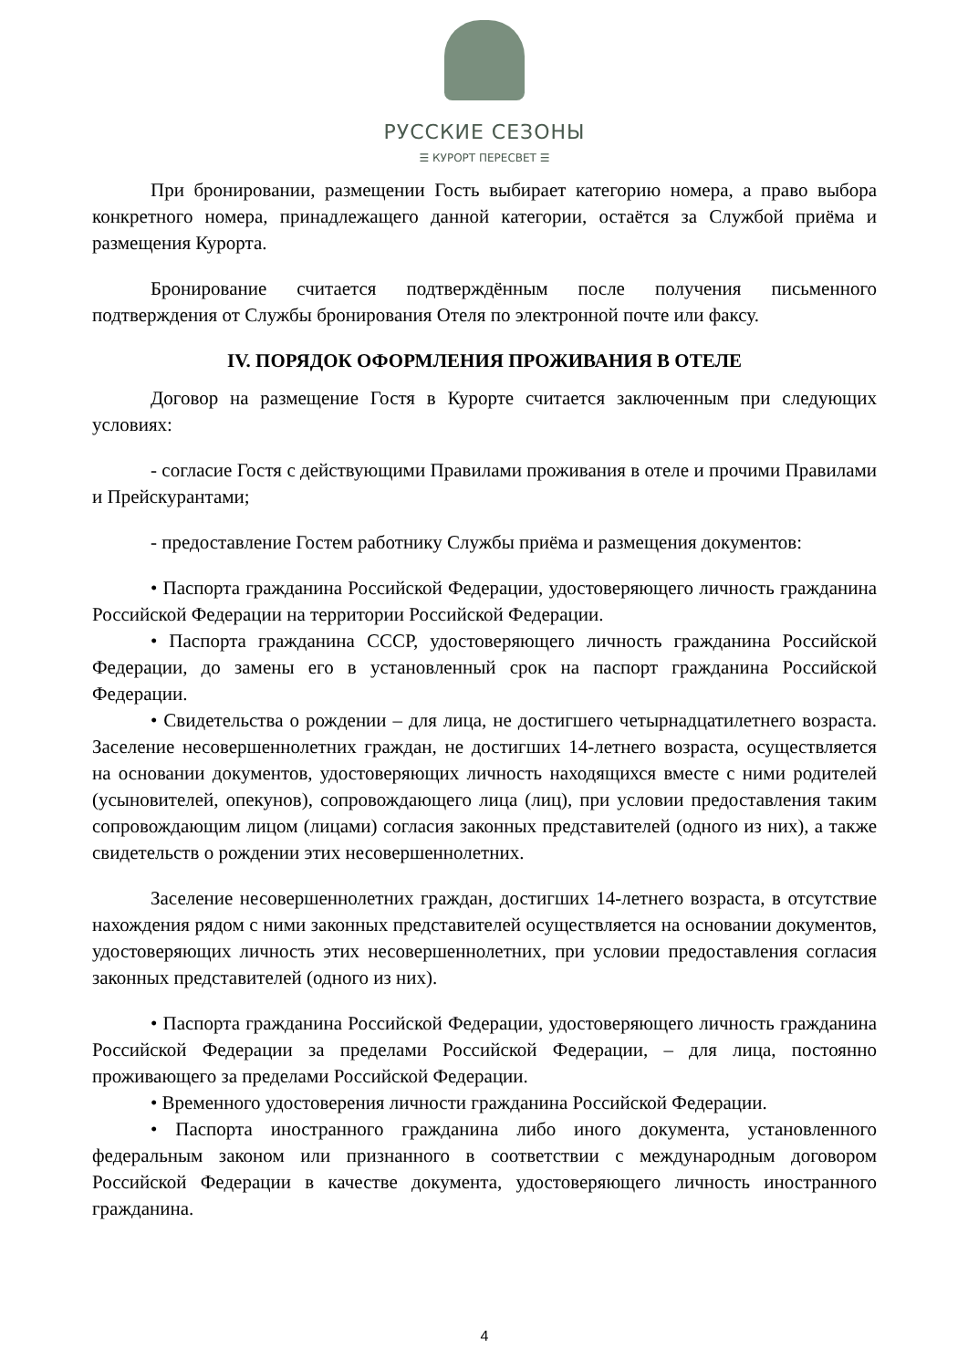РУССКИЕ СЕЗОНЫ
☰ КУРОРТ ПЕРЕСВЕТ ☰
При бронировании, размещении Гость выбирает категорию номера, а право выбора конкретного номера, принадлежащего данной категории, остаётся за Службой приёма и размещения Курорта.
Бронирование считается подтверждённым после получения письменного подтверждения от Службы бронирования Отеля по электронной почте или факсу.
IV. ПОРЯДОК ОФОРМЛЕНИЯ ПРОЖИВАНИЯ В ОТЕЛЕ
Договор на размещение Гостя в Курорте считается заключенным при следующих условиях:
- согласие Гостя с действующими Правилами проживания в отеле и прочими Правилами и Прейскурантами;
- предоставление Гостем работнику Службы приёма и размещения документов:
• Паспорта гражданина Российской Федерации, удостоверяющего личность гражданина Российской Федерации на территории Российской Федерации.
• Паспорта гражданина СССР, удостоверяющего личность гражданина Российской Федерации, до замены его в установленный срок на паспорт гражданина Российской Федерации.
• Свидетельства о рождении – для лица, не достигшего четырнадцатилетнего возраста. Заселение несовершеннолетних граждан, не достигших 14-летнего возраста, осуществляется на основании документов, удостоверяющих личность находящихся вместе с ними родителей (усыновителей, опекунов), сопровождающего лица (лиц), при условии предоставления таким сопровождающим лицом (лицами) согласия законных представителей (одного из них), а также свидетельств о рождении этих несовершеннолетних.
Заселение несовершеннолетних граждан, достигших 14-летнего возраста, в отсутствие нахождения рядом с ними законных представителей осуществляется на основании документов, удостоверяющих личность этих несовершеннолетних, при условии предоставления согласия законных представителей (одного из них).
• Паспорта гражданина Российской Федерации, удостоверяющего личность гражданина Российской Федерации за пределами Российской Федерации, – для лица, постоянно проживающего за пределами Российской Федерации.
• Временного удостоверения личности гражданина Российской Федерации.
• Паспорта иностранного гражданина либо иного документа, установленного федеральным законом или признанного в соответствии с международным договором Российской Федерации в качестве документа, удостоверяющего личность иностранного гражданина.
4